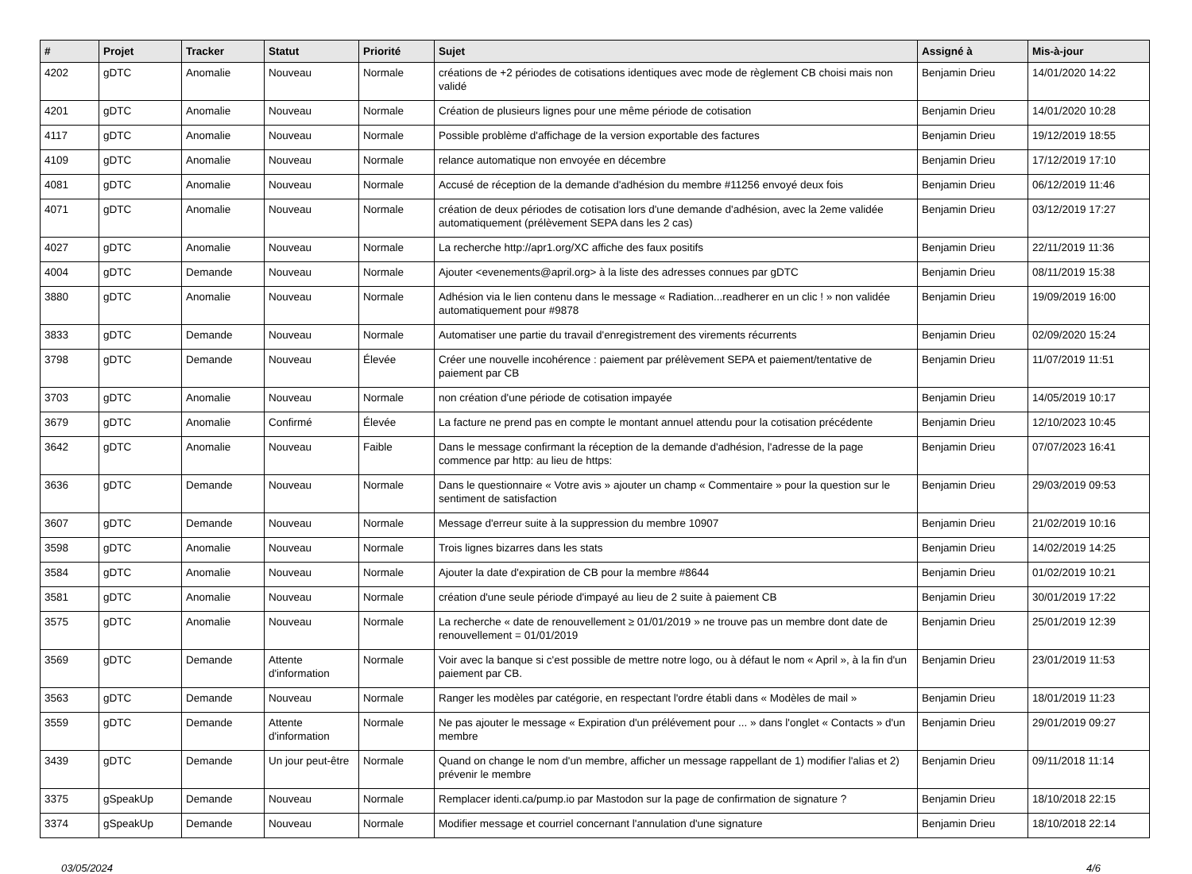| # | Projet | Tracker | Statut | Priorité | Sujet | Assigné à | Mis-à-jour |
| --- | --- | --- | --- | --- | --- | --- | --- |
| 4202 | gDTC | Anomalie | Nouveau | Normale | créations de +2 périodes de cotisations identiques avec mode de règlement CB choisi mais non validé | Benjamin Drieu | 14/01/2020 14:22 |
| 4201 | gDTC | Anomalie | Nouveau | Normale | Création de plusieurs lignes pour une même période de cotisation | Benjamin Drieu | 14/01/2020 10:28 |
| 4117 | gDTC | Anomalie | Nouveau | Normale | Possible problème d'affichage de la version exportable des factures | Benjamin Drieu | 19/12/2019 18:55 |
| 4109 | gDTC | Anomalie | Nouveau | Normale | relance automatique non envoyée en décembre | Benjamin Drieu | 17/12/2019 17:10 |
| 4081 | gDTC | Anomalie | Nouveau | Normale | Accusé de réception de la demande d'adhésion du membre #11256 envoyé deux fois | Benjamin Drieu | 06/12/2019 11:46 |
| 4071 | gDTC | Anomalie | Nouveau | Normale | création de deux périodes de cotisation lors d'une demande d'adhésion, avec la 2eme validée automatiquement (prélèvement SEPA dans les 2 cas) | Benjamin Drieu | 03/12/2019 17:27 |
| 4027 | gDTC | Anomalie | Nouveau | Normale | La recherche http://apr1.org/XC affiche des faux positifs | Benjamin Drieu | 22/11/2019 11:36 |
| 4004 | gDTC | Demande | Nouveau | Normale | Ajouter <evenements@april.org> à la liste des adresses connues par gDTC | Benjamin Drieu | 08/11/2019 15:38 |
| 3880 | gDTC | Anomalie | Nouveau | Normale | Adhésion via le lien contenu dans le message « Radiation...readherer en un clic ! » non validée automatiquement pour #9878 | Benjamin Drieu | 19/09/2019 16:00 |
| 3833 | gDTC | Demande | Nouveau | Normale | Automatiser une partie du travail d'enregistrement des virements récurrents | Benjamin Drieu | 02/09/2020 15:24 |
| 3798 | gDTC | Demande | Nouveau | Élevée | Créer une nouvelle incohérence : paiement par prélèvement SEPA et paiement/tentative de paiement par CB | Benjamin Drieu | 11/07/2019 11:51 |
| 3703 | gDTC | Anomalie | Nouveau | Normale | non création d'une période de cotisation impayée | Benjamin Drieu | 14/05/2019 10:17 |
| 3679 | gDTC | Anomalie | Confirmé | Élevée | La facture ne prend pas en compte le montant annuel attendu pour la cotisation précédente | Benjamin Drieu | 12/10/2023 10:45 |
| 3642 | gDTC | Anomalie | Nouveau | Faible | Dans le message confirmant la réception de la demande d'adhésion, l'adresse de la page commence par http: au lieu de https: | Benjamin Drieu | 07/07/2023 16:41 |
| 3636 | gDTC | Demande | Nouveau | Normale | Dans le questionnaire « Votre avis » ajouter un champ « Commentaire » pour la question sur le sentiment de satisfaction | Benjamin Drieu | 29/03/2019 09:53 |
| 3607 | gDTC | Demande | Nouveau | Normale | Message d'erreur suite à la suppression du membre 10907 | Benjamin Drieu | 21/02/2019 10:16 |
| 3598 | gDTC | Anomalie | Nouveau | Normale | Trois lignes bizarres dans les stats | Benjamin Drieu | 14/02/2019 14:25 |
| 3584 | gDTC | Anomalie | Nouveau | Normale | Ajouter la date d'expiration de CB pour la membre #8644 | Benjamin Drieu | 01/02/2019 10:21 |
| 3581 | gDTC | Anomalie | Nouveau | Normale | création d'une seule période d'impayé au lieu de 2 suite à paiement CB | Benjamin Drieu | 30/01/2019 17:22 |
| 3575 | gDTC | Anomalie | Nouveau | Normale | La recherche « date de renouvellement ≥ 01/01/2019 » ne trouve pas un membre dont date de renouvellement = 01/01/2019 | Benjamin Drieu | 25/01/2019 12:39 |
| 3569 | gDTC | Demande | Attente d'information | Normale | Voir avec la banque si c'est possible de mettre notre logo, ou à défaut le nom « April », à la fin d'un paiement par CB. | Benjamin Drieu | 23/01/2019 11:53 |
| 3563 | gDTC | Demande | Nouveau | Normale | Ranger les modèles par catégorie, en respectant l'ordre établi dans « Modèles de mail » | Benjamin Drieu | 18/01/2019 11:23 |
| 3559 | gDTC | Demande | Attente d'information | Normale | Ne pas ajouter le message « Expiration d'un prélévement pour ... » dans l'onglet « Contacts » d'un membre | Benjamin Drieu | 29/01/2019 09:27 |
| 3439 | gDTC | Demande | Un jour peut-être | Normale | Quand on change le nom d'un membre, afficher un message rappellant de 1) modifier l'alias et 2) prévenir le membre | Benjamin Drieu | 09/11/2018 11:14 |
| 3375 | gSpeakUp | Demande | Nouveau | Normale | Remplacer identi.ca/pump.io par Mastodon sur la page de confirmation de signature ? | Benjamin Drieu | 18/10/2018 22:15 |
| 3374 | gSpeakUp | Demande | Nouveau | Normale | Modifier message et courriel concernant l'annulation d'une signature | Benjamin Drieu | 18/10/2018 22:14 |
03/05/2024 4/6